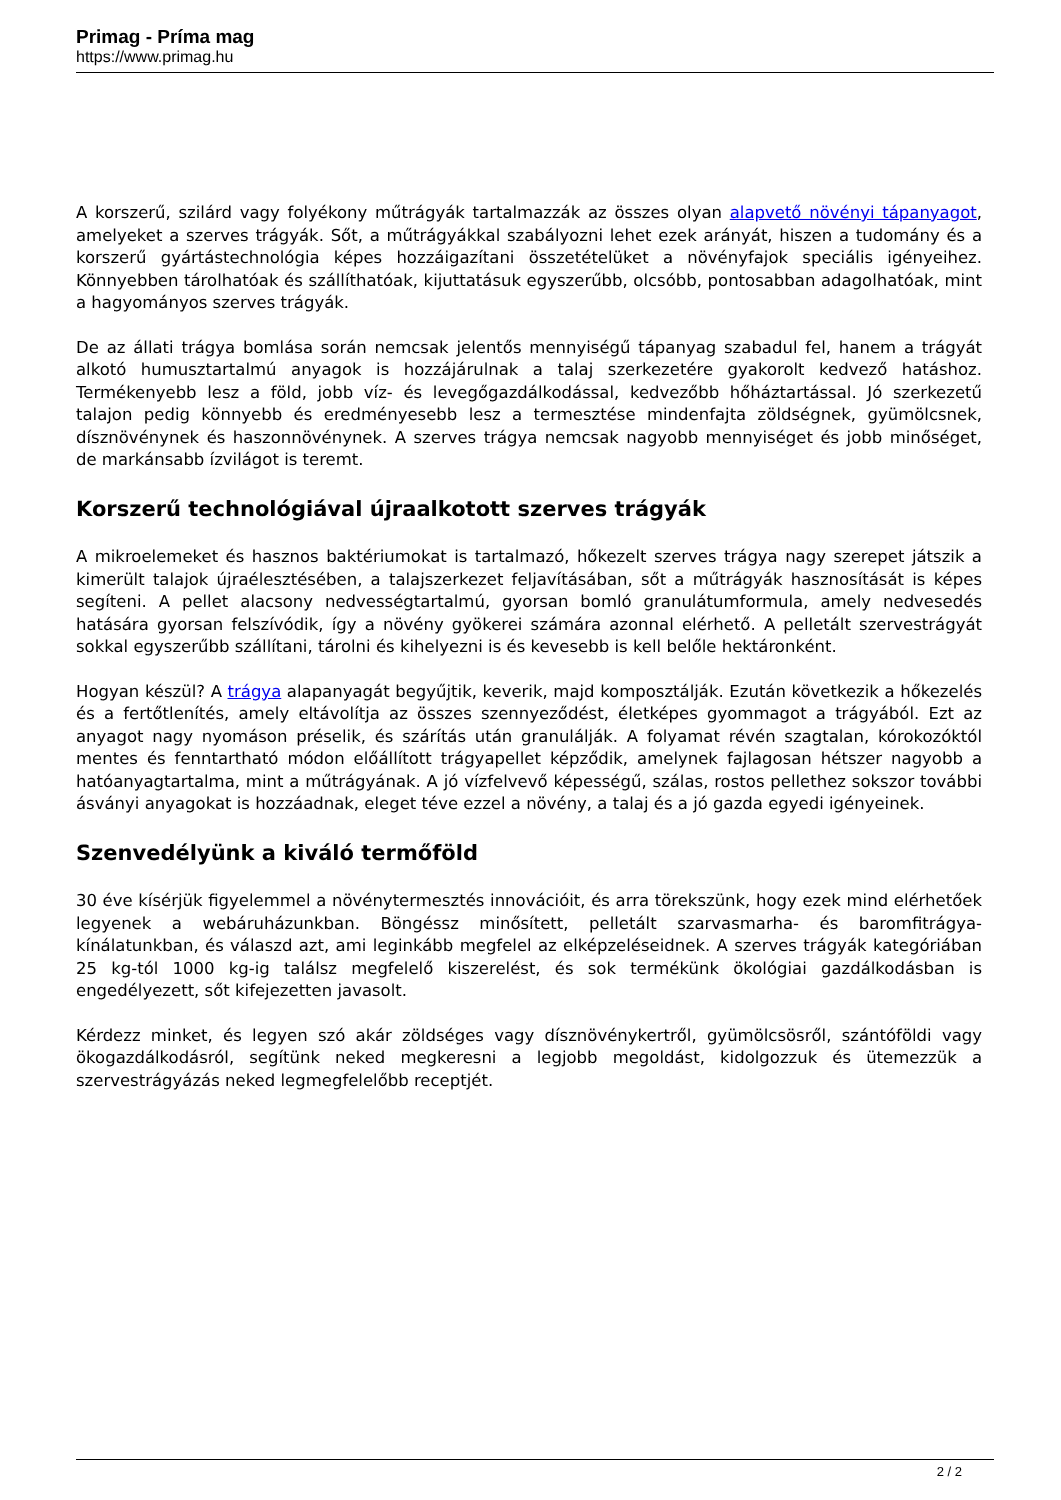Primag - Príma mag
https://www.primag.hu
A korszerű, szilárd vagy folyékony műtrágyák tartalmazzák az összes olyan alapvető növényi tápanyagot, amelyeket a szerves trágyák. Sőt, a műtrágyákkal szabályozni lehet ezek arányát, hiszen a tudomány és a korszerű gyártástechnológia képes hozzáigazítani összetételüket a növényfajok speciális igényeihez. Könnyebben tárolhatóak és szállíthatóak, kijuttatásuk egyszerűbb, olcsóbb, pontosabban adagolhatóak, mint a hagyományos szerves trágyák.
De az állati trágya bomlása során nemcsak jelentős mennyiségű tápanyag szabadul fel, hanem a trágyát alkotó humusztartalmú anyagok is hozzájárulnak a talaj szerkezetére gyakorolt kedvező hatáshoz. Termékenyebb lesz a föld, jobb víz- és levegőgazdálkodással, kedvezőbb hőháztartással. Jó szerkezetű talajon pedig könnyebb és eredményesebb lesz a termesztése mindenfajta zöldségnek, gyümölcsnek, dísznövénynek és haszonnövénynek. A szerves trágya nemcsak nagyobb mennyiséget és jobb minőséget, de markánsabb ízvilágot is teremt.
Korszerű technológiával újraalkotott szerves trágyák
A mikroelemeket és hasznos baktériumokat is tartalmazó, hőkezelt szerves trágya nagy szerepet játszik a kimerült talajok újraélesztésében, a talajszerkezet feljavításában, sőt a műtrágyák hasznosítását is képes segíteni. A pellet alacsony nedvességtartalmú, gyorsan bomló granulátumformula, amely nedvesedés hatására gyorsan felszívódik, így a növény gyökerei számára azonnal elérhető. A pelletált szervestrágyát sokkal egyszerűbb szállítani, tárolni és kihelyezni is és kevesebb is kell belőle hektáronként.
Hogyan készül? A trágya alapanyagát begyűjtik, keverik, majd komposztálják. Ezután következik a hőkezelés és a fertőtlenítés, amely eltávolítja az összes szennyeződést, életképes gyommagot a trágyából. Ezt az anyagot nagy nyomáson préselik, és szárítás után granulálják. A folyamat révén szagtalan, kórokozóktól mentes és fenntartható módon előállított trágyapellet képződik, amelynek fajlagosan hétszer nagyobb a hatóanyagtartalma, mint a műtrágyának. A jó vízfelvevő képességű, szálas, rostos pellethez sokszor további ásványi anyagokat is hozzáadnak, eleget téve ezzel a növény, a talaj és a jó gazda egyedi igényeinek.
Szenvedélyünk a kiváló termőföld
30 éve kísérjük figyelemmel a növénytermesztés innovációit, és arra törekszünk, hogy ezek mind elérhetőek legyenek a webáruházunkban. Böngéssz minősített, pelletált szarvasmarha- és baromfitrágya-kínálatunkban, és válaszd azt, ami leginkább megfelel az elképzeléseidnek. A szerves trágyák kategóriában 25 kg-tól 1000 kg-ig találsz megfelelő kiszerelést, és sok termékünk ökológiai gazdálkodásban is engedélyezett, sőt kifejezetten javasolt.
Kérdezz minket, és legyen szó akár zöldséges vagy dísznövénykertről, gyümölcsösről, szántóföldi vagy ökogazdálkodásról, segítünk neked megkeresni a legjobb megoldást, kidolgozzuk és ütemezzük a szervestrágyázás neked legmegfelelőbb receptjét.
2 / 2